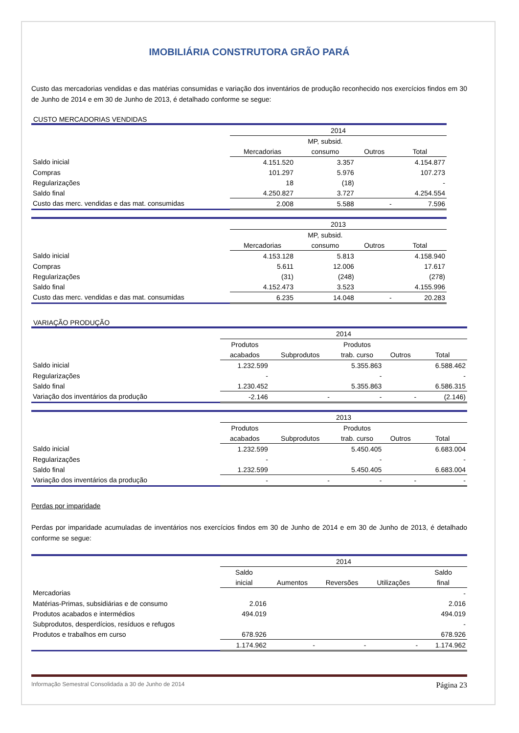IMOBILIÁRIA CONSTRUTORA GRÃO PARÁ
Custo das mercadorias vendidas e das matérias consumidas e variação dos inventários de produção reconhecido nos exercícios findos em 30 de Junho de 2014 e em 30 de Junho de 2013, é detalhado conforme se segue:
CUSTO MERCADORIAS VENDIDAS
| | 2014 | | | |
| | | MP, subsid. | | |
| | Mercadorias | consumo | Outros | Total |
| Saldo inicial | 4.151.520 | 3.357 | | 4.154.877 |
| Compras | 101.297 | 5.976 | | 107.273 |
| Regularizações | 18 | (18) | | - |
| Saldo final | 4.250.827 | 3.727 | | 4.254.554 |
| Custo das merc. vendidas e das mat. consumidas | 2.008 | 5.588 | - | 7.596 |
| | 2013 | | | |
| | | MP, subsid. | | |
| | Mercadorias | consumo | Outros | Total |
| Saldo inicial | 4.153.128 | 5.813 | | 4.158.940 |
| Compras | 5.611 | 12.006 | | 17.617 |
| Regularizações | (31) | (248) | | (278) |
| Saldo final | 4.152.473 | 3.523 | | 4.155.996 |
| Custo das merc. vendidas e das mat. consumidas | 6.235 | 14.048 | - | 20.283 |
VARIAÇÃO PRODUÇÃO
| | 2014 | | | | |
| | Produtos | | Produtos | | |
| | acabados | Subprodutos | trab. curso | Outros | Total |
| Saldo inicial | 1.232.599 | | 5.355.863 | | 6.588.462 |
| Regularizações | - | | - | | - |
| Saldo final | 1.230.452 | | 5.355.863 | | 6.586.315 |
| Variação dos inventários da produção | -2.146 | - | - | - | (2.146) |
| | 2013 | | | | |
| | Produtos | | Produtos | | |
| | acabados | Subprodutos | trab. curso | Outros | Total |
| Saldo inicial | 1.232.599 | | 5.450.405 | | 6.683.004 |
| Regularizações | - | | - | | - |
| Saldo final | 1.232.599 | | 5.450.405 | | 6.683.004 |
| Variação dos inventários da produção | - | - | - | - | - |
Perdas por imparidade
Perdas por imparidade acumuladas de inventários nos exercícios findos em 30 de Junho de 2014 e em 30 de Junho de 2013, é detalhado conforme se segue:
| | 2014 | | | | |
| | Saldo | | | | Saldo |
| | inicial | Aumentos | Reversões | Utilizações | final |
| Mercadorias | | | | | - |
| Matérias-Primas, subsidiárias e de consumo | 2.016 | | | | 2.016 |
| Produtos acabados e intermédios | 494.019 | | | | 494.019 |
| Subprodutos, desperdícios, resíduos e refugos | | | | | - |
| Produtos e trabalhos em curso | 678.926 | | | | 678.926 |
| | 1.174.962 | - | - | - | 1.174.962 |
Informação Semestral Consolidada a 30 de Junho de 2014 Página 23